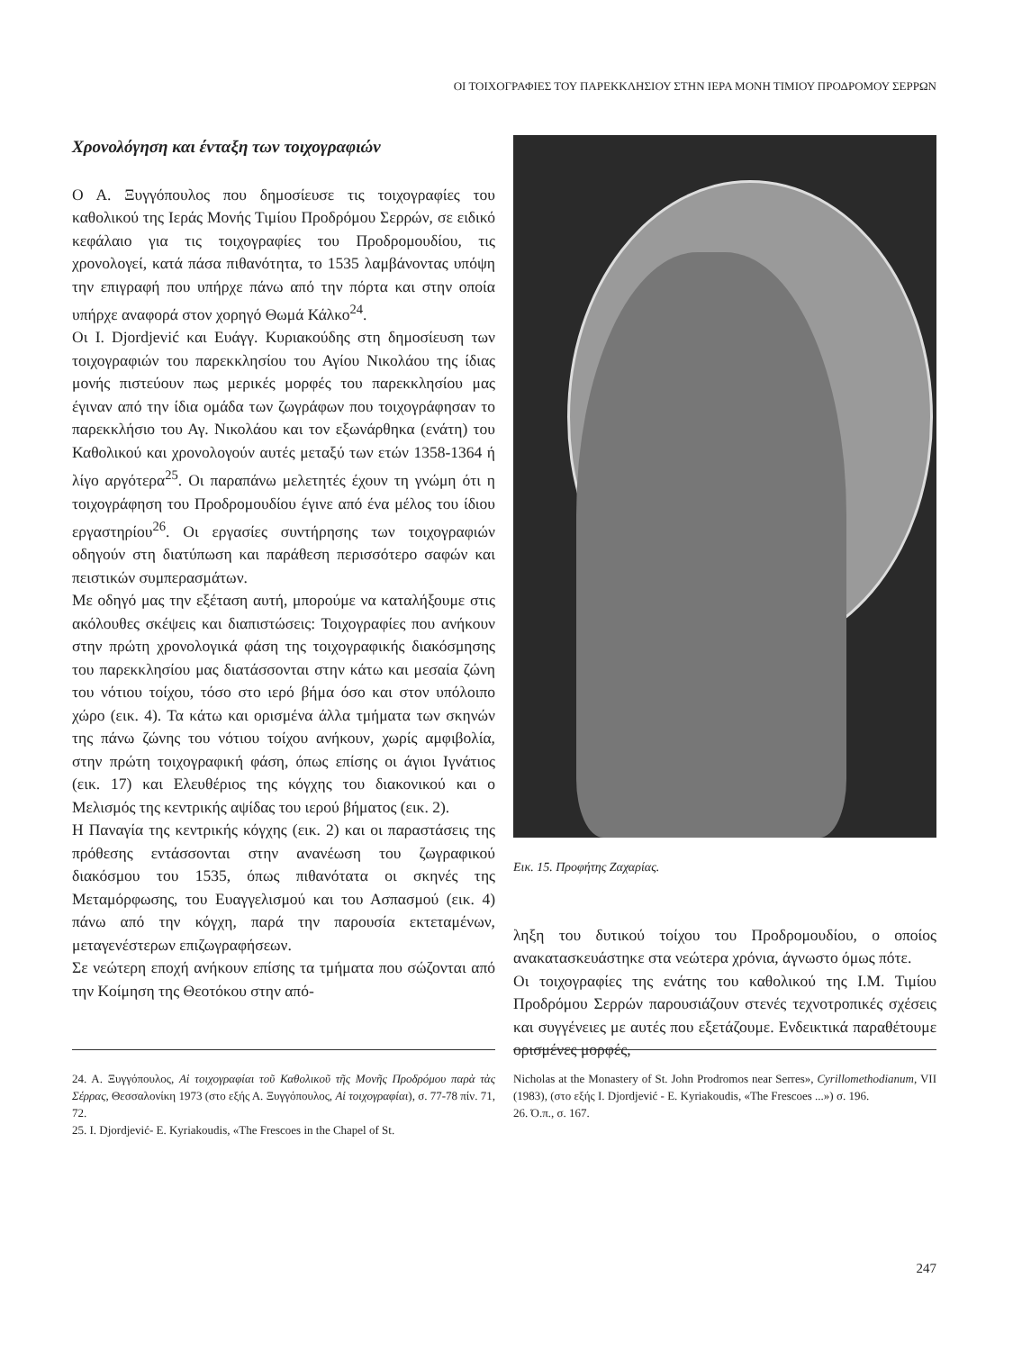ΟΙ ΤΟΙΧΟΓΡΑΦΙΕΣ ΤΟΥ ΠΑΡΕΚΚΛΗΣΙΟΥ ΣΤΗΝ ΙΕΡΑ ΜΟΝΗ ΤΙΜΙΟΥ ΠΡΟΔΡΟΜΟΥ ΣΕΡΡΩΝ
Χρονολόγηση και ένταξη των τοιχογραφιών
Ο Α. Ξυγγόπουλος που δημοσίευσε τις τοιχογραφίες του καθολικού της Ιεράς Μονής Τιμίου Προδρόμου Σερρών, σε ειδικό κεφάλαιο για τις τοιχογραφίες του Προδρομουδίου, τις χρονολογεί, κατά πάσα πιθανότητα, το 1535 λαμβάνοντας υπόψη την επιγραφή που υπήρχε πάνω από την πόρτα και στην οποία υπήρχε αναφορά στον χορηγό Θωμά Κάλκο<sup>24</sup>.
Οι Ι. Djordjević και Ευάγγ. Κυριακούδης στη δημοσίευση των τοιχογραφιών του παρεκκλησίου του Αγίου Νικολάου της ίδιας μονής πιστεύουν πως μερικές μορφές του παρεκκλησίου μας έγιναν από την ίδια ομάδα των ζωγράφων που τοιχογράφησαν το παρεκκλήσιο του Αγ. Νικολάου και τον εξωνάρθηκα (ενάτη) του Καθολικού και χρονολογούν αυτές μεταξύ των ετών 1358-1364 ή λίγο αργότερα<sup>25</sup>. Οι παραπάνω μελετητές έχουν τη γνώμη ότι η τοιχογράφηση του Προδρομουδίου έγινε από ένα μέλος του ίδιου εργαστηρίου<sup>26</sup>. Οι εργασίες συντήρησης των τοιχογραφιών οδηγούν στη διατύπωση και παράθεση περισσότερο σαφών και πειστικών συμπερασμάτων.
Με οδηγό μας την εξέταση αυτή, μπορούμε να καταλήξουμε στις ακόλουθες σκέψεις και διαπιστώσεις: Τοιχογραφίες που ανήκουν στην πρώτη χρονολογικά φάση της τοιχογραφικής διακόσμησης του παρεκκλησίου μας διατάσσονται στην κάτω και μεσαία ζώνη του νότιου τοίχου, τόσο στο ιερό βήμα όσο και στον υπόλοιπο χώρο (εικ. 4). Τα κάτω και ορισμένα άλλα τμήματα των σκηνών της πάνω ζώνης του νότιου τοίχου ανήκουν, χωρίς αμφιβολία, στην πρώτη τοιχογραφική φάση, όπως επίσης οι άγιοι Ιγνάτιος (εικ. 17) και Ελευθέριος της κόγχης του διακονικού και ο Μελισμός της κεντρικής αψίδας του ιερού βήματος (εικ. 2).
Η Παναγία της κεντρικής κόγχης (εικ. 2) και οι παραστάσεις της πρόθεσης εντάσσονται στην ανανέωση του ζωγραφικού διακόσμου του 1535, όπως πιθανότατα οι σκηνές της Μεταμόρφωσης, του Ευαγγελισμού και του Ασπασμού (εικ. 4) πάνω από την κόγχη, παρά την παρουσία εκτεταμένων, μεταγενέστερων επιζωγραφήσεων.
Σε νεώτερη εποχή ανήκουν επίσης τα τμήματα που σώζονται από την Κοίμηση της Θεοτόκου στην από-
Εικ. 15. Προφήτης Ζαχαρίας.
ληξη του δυτικού τοίχου του Προδρομουδίου, ο οποίος ανακατασκευάστηκε στα νεώτερα χρόνια, άγνωστο όμως πότε.
Οι τοιχογραφίες της ενάτης του καθολικού της Ι.Μ. Τιμίου Προδρόμου Σερρών παρουσιάζουν στενές τεχνοτροπικές σχέσεις και συγγένειες με αυτές που εξετάζουμε. Ενδεικτικά παραθέτουμε ορισμένες μορφές,
24. Α. Ξυγγόπουλος, Αἱ τοιχογραφίαι τοῦ Καθολικοῦ τῆς Μονῆς Προδρόμου παρὰ τὰς Σέρρας, Θεσσαλονίκη 1973 (στο εξής Α. Ξυγγόπουλος, Αἱ τοιχογραφίαι), σ. 77-78 πίν. 71, 72.
25. I. Djordjević- E. Kyriakoudis, «The Frescoes in the Chapel of St.
Nicholas at the Monastery of St. John Prodromos near Serres», Cyrillomethodianum, VII (1983), (στο εξής I. Djordjević - E. Kyriakoudis, «The Frescoes ...») σ. 196.
26. Ό.π., σ. 167.
247